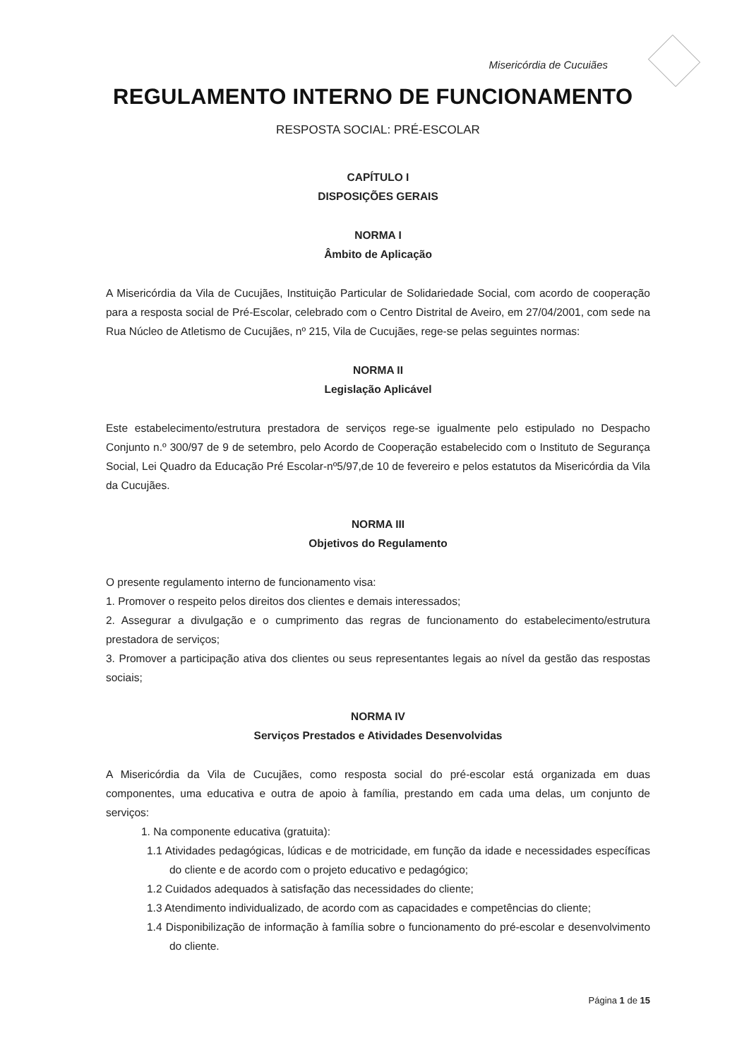Misericórdia de Cucuiães
REGULAMENTO INTERNO DE FUNCIONAMENTO
RESPOSTA SOCIAL: PRÉ-ESCOLAR
CAPÍTULO I
DISPOSIÇÕES GERAIS
NORMA I
Âmbito de Aplicação
A Misericórdia da Vila de Cucujães, Instituição Particular de Solidariedade Social, com acordo de cooperação para a resposta social de Pré-Escolar, celebrado com o Centro Distrital de Aveiro, em 27/04/2001, com sede na Rua Núcleo de Atletismo de Cucujães, nº 215, Vila de Cucujães, rege-se pelas seguintes normas:
NORMA II
Legislação Aplicável
Este estabelecimento/estrutura prestadora de serviços rege-se igualmente pelo estipulado no Despacho Conjunto n.º 300/97 de 9 de setembro, pelo Acordo de Cooperação estabelecido com o Instituto de Segurança Social, Lei Quadro da Educação Pré Escolar-nº5/97,de 10 de fevereiro e pelos estatutos da Misericórdia da Vila da Cucujães.
NORMA III
Objetivos do Regulamento
O presente regulamento interno de funcionamento visa:
1. Promover o respeito pelos direitos dos clientes e demais interessados;
2. Assegurar a divulgação e o cumprimento das regras de funcionamento do estabelecimento/estrutura prestadora de serviços;
3. Promover a participação ativa dos clientes ou seus representantes legais ao nível da gestão das respostas sociais;
NORMA IV
Serviços Prestados e Atividades Desenvolvidas
A Misericórdia da Vila de Cucujães, como resposta social do pré-escolar está organizada em duas componentes, uma educativa e outra de apoio à família, prestando em cada uma delas, um conjunto de serviços:
1. Na componente educativa (gratuita):
1.1 Atividades pedagógicas, lúdicas e de motricidade, em função da idade e necessidades específicas do cliente e de acordo com o projeto educativo e pedagógico;
1.2 Cuidados adequados à satisfação das necessidades do cliente;
1.3 Atendimento individualizado, de acordo com as capacidades e competências do cliente;
1.4 Disponibilização de informação à família sobre o funcionamento do pré-escolar e desenvolvimento do cliente.
Página 1 de 15